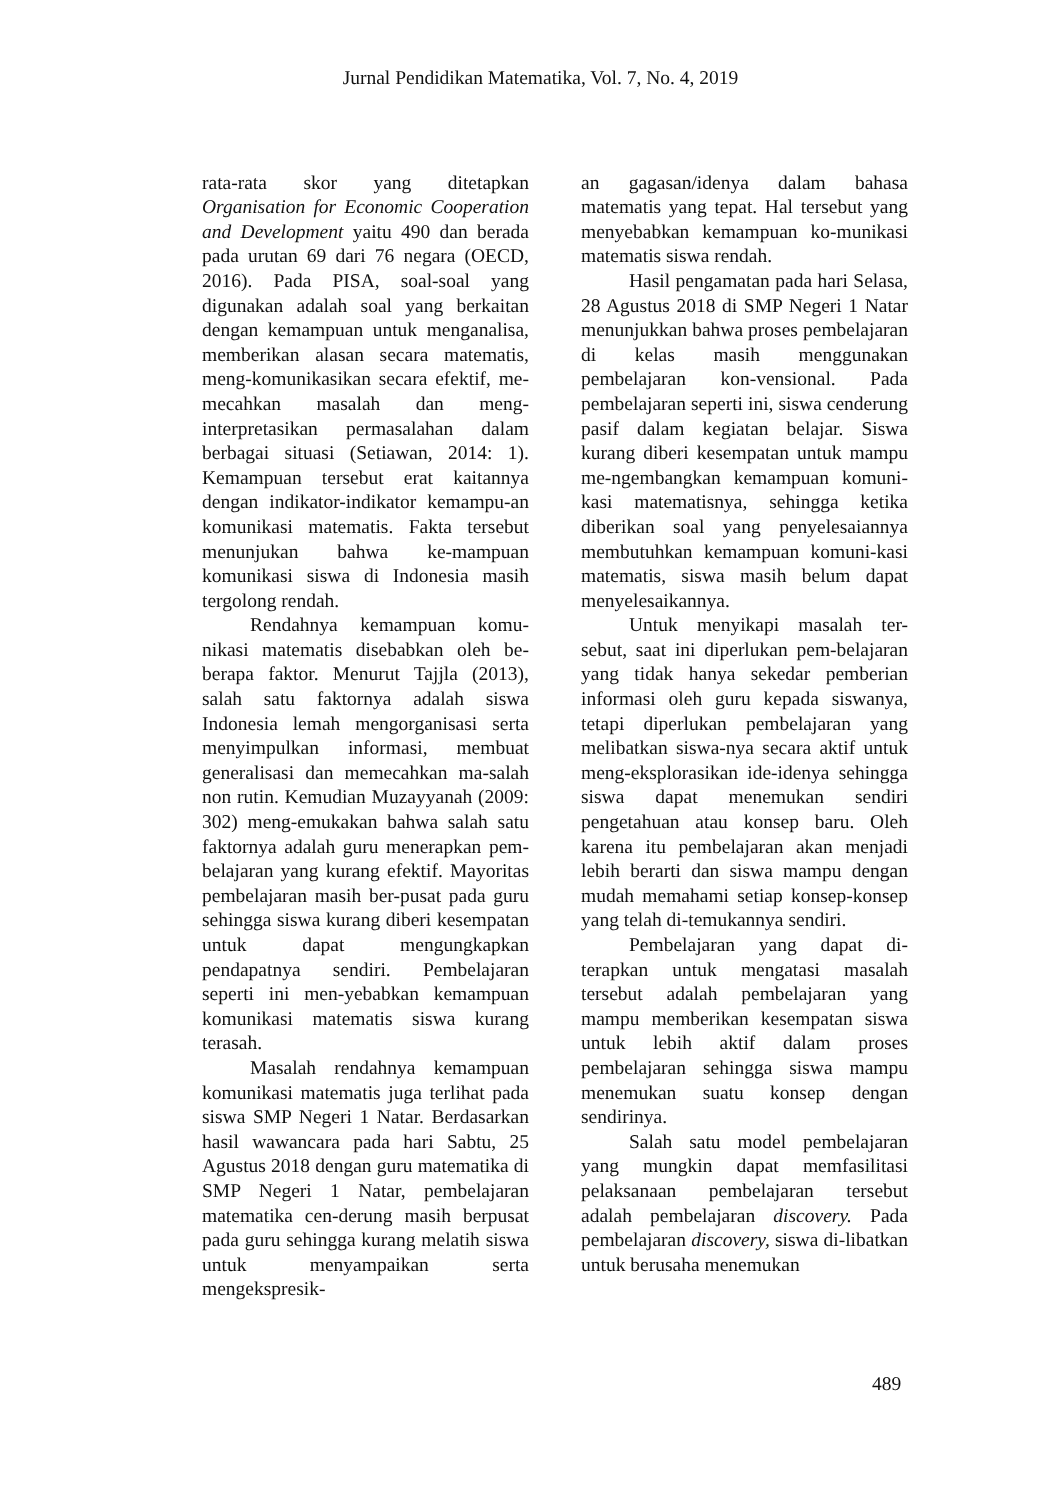Jurnal Pendidikan Matematika, Vol. 7, No. 4, 2019
rata-rata skor yang ditetapkan Organisation for Economic Cooperation and Development yaitu 490 dan berada pada urutan 69 dari 76 negara (OECD, 2016). Pada PISA, soal-soal yang digunakan adalah soal yang berkaitan dengan kemampuan untuk menganalisa, memberikan alasan secara matematis, meng-komunikasikan secara efektif, me-mecahkan masalah dan meng-interpretasikan permasalahan dalam berbagai situasi (Setiawan, 2014: 1). Kemampuan tersebut erat kaitannya dengan indikator-indikator kemampu-an komunikasi matematis. Fakta tersebut menunjukan bahwa ke-mampuan komunikasi siswa di Indonesia masih tergolong rendah.
Rendahnya kemampuan komu-nikasi matematis disebabkan oleh be-berapa faktor. Menurut Tajjla (2013), salah satu faktornya adalah siswa Indonesia lemah mengorganisasi serta menyimpulkan informasi, membuat generalisasi dan memecahkan ma-salah non rutin. Kemudian Muzayyanah (2009: 302) meng-emukakan bahwa salah satu faktornya adalah guru menerapkan pem-belajaran yang kurang efektif. Mayoritas pembelajaran masih ber-pusat pada guru sehingga siswa kurang diberi kesempatan untuk dapat mengungkapkan pendapatnya sendiri. Pembelajaran seperti ini men-yebabkan kemampuan komunikasi matematis siswa kurang terasah.
Masalah rendahnya kemampuan komunikasi matematis juga terlihat pada siswa SMP Negeri 1 Natar. Berdasarkan hasil wawancara pada hari Sabtu, 25 Agustus 2018 dengan guru matematika di SMP Negeri 1 Natar, pembelajaran matematika cen-derung masih berpusat pada guru sehingga kurang melatih siswa untuk menyampaikan serta mengekspresik-
an gagasan/idenya dalam bahasa matematis yang tepat. Hal tersebut yang menyebabkan kemampuan ko-munikasi matematis siswa rendah.
Hasil pengamatan pada hari Selasa, 28 Agustus 2018 di SMP Negeri 1 Natar menunjukkan bahwa proses pembelajaran di kelas masih menggunakan pembelajaran kon-vensional. Pada pembelajaran seperti ini, siswa cenderung pasif dalam kegiatan belajar. Siswa kurang diberi kesempatan untuk mampu me-ngembangkan kemampuan komuni-kasi matematisnya, sehingga ketika diberikan soal yang penyelesaiannya membutuhkan kemampuan komuni-kasi matematis, siswa masih belum dapat menyelesaikannya.
Untuk menyikapi masalah ter-sebut, saat ini diperlukan pem-belajaran yang tidak hanya sekedar pemberian informasi oleh guru kepada siswanya, tetapi diperlukan pembelajaran yang melibatkan siswa-nya secara aktif untuk meng-eksplorasikan ide-idenya sehingga siswa dapat menemukan sendiri pengetahuan atau konsep baru. Oleh karena itu pembelajaran akan menjadi lebih berarti dan siswa mampu dengan mudah memahami setiap konsep-konsep yang telah di-temukannya sendiri.
Pembelajaran yang dapat di-terapkan untuk mengatasi masalah tersebut adalah pembelajaran yang mampu memberikan kesempatan siswa untuk lebih aktif dalam proses pembelajaran sehingga siswa mampu menemukan suatu konsep dengan sendirinya.
Salah satu model pembelajaran yang mungkin dapat memfasilitasi pelaksanaan pembelajaran tersebut adalah pembelajaran discovery. Pada pembelajaran discovery, siswa di-libatkan untuk berusaha menemukan
489